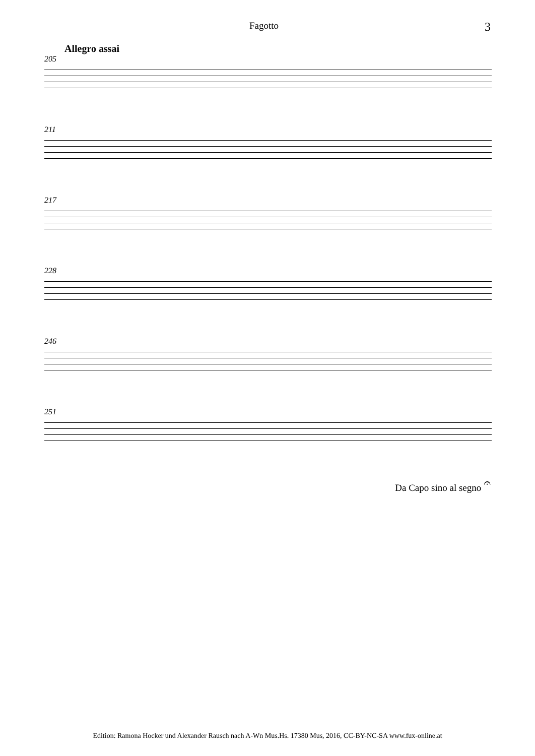Fagotto 3
Allegro assai
205
211
217
228
246
251
Da Capo sino al segno 𝄐
Edition: Ramona Hocker und Alexander Rausch nach A-Wn Mus.Hs. 17380 Mus, 2016, CC-BY-NC-SA www.fux-online.at